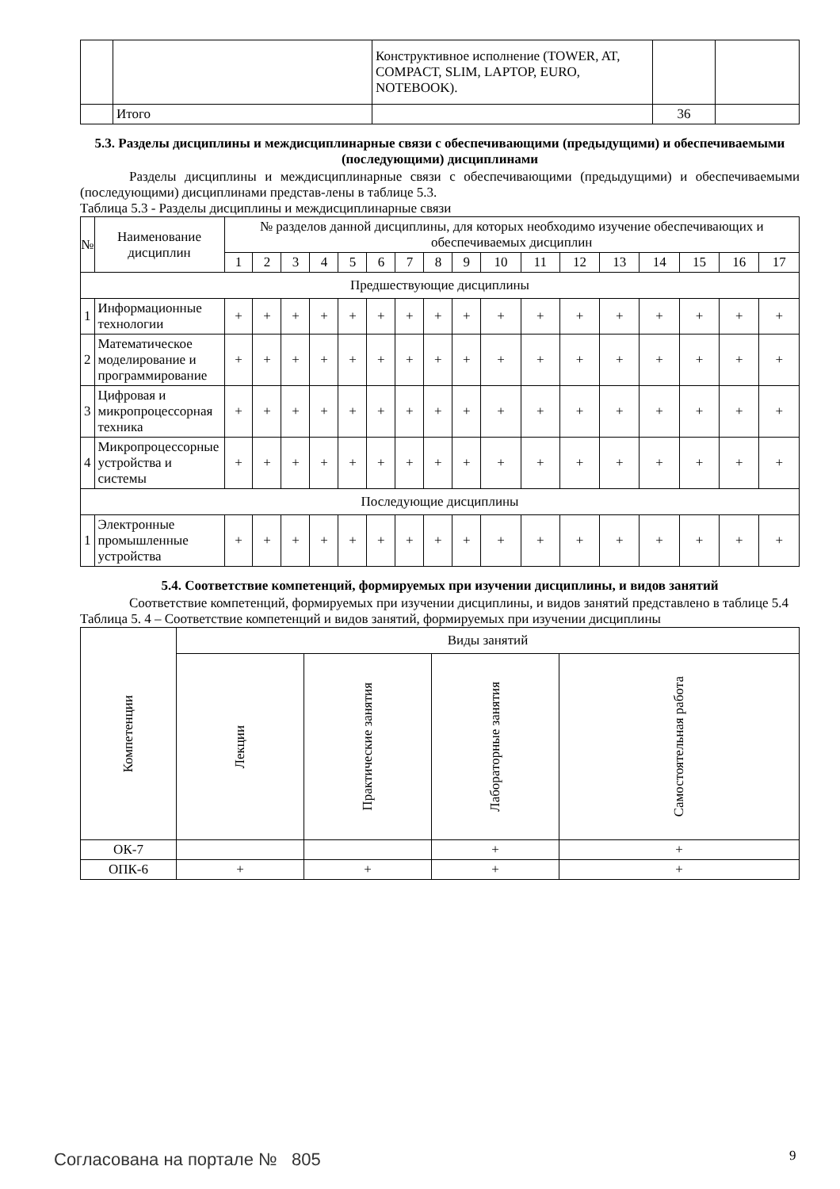| | | Конструктивное исполнение (TOWER, AT, COMPACT, SLIM, LAPTOP, EURO, NOTEBOOK). | | |
| | Итого | | 36 | |
5.3. Разделы дисциплины и междисциплинарные связи с обеспечивающими (предыдущими) и обеспечиваемыми (последующими) дисциплинами
Разделы дисциплины и междисциплинарные связи с обеспечивающими (предыдущими) и обеспечиваемыми (последующими) дисциплинами представ-лены в таблице 5.3.
Таблица 5.3 - Разделы дисциплины и междисциплинарные связи
| № | Наименование дисциплин | № разделов данной дисциплины, для которых необходимо изучение обеспечивающих и обеспечиваемых дисциплин | | | | | | | | | | | | | | | | |
| --- | --- | --- | --- | --- | --- | --- | --- | --- | --- | --- | --- | --- | --- | --- | --- | --- | --- | --- |
| | | 1 | 2 | 3 | 4 | 5 | 6 | 7 | 8 | 9 | 10 | 11 | 12 | 13 | 14 | 15 | 16 | 17 |
| Предшествующие дисциплины | | | | | | | | | | | | | | | | | | |
| 1 | Информационные технологии | + | + | + | + | + | + | + | + | + | + | + | + | + | + | + | + | + |
| 2 | Математическое моделирование и программирование | + | + | + | + | + | + | + | + | + | + | + | + | + | + | + | + | + |
| 3 | Цифровая и микропроцессорная техника | + | + | + | + | + | + | + | + | + | + | + | + | + | + | + | + | + |
| 4 | Микропроцессорные устройства и системы | + | + | + | + | + | + | + | + | + | + | + | + | + | + | + | + | + |
| Последующие дисциплины | | | | | | | | | | | | | | | | | | |
| 1 | Электронные промышленные устройства | + | + | + | + | + | + | + | + | + | + | + | + | + | + | + | + | + |
5.4. Соответствие компетенций, формируемых при изучении дисциплины, и видов занятий
Соответствие компетенций, формируемых при изучении дисциплины, и видов занятий представлено в таблице 5.4
Таблица 5. 4 – Соответствие компетенций и видов занятий, формируемых при изучении дисциплины
| Компетенции | Виды занятий | | | |
| --- | --- | --- | --- | --- |
| | Лекции | Практические занятия | Лабораторные занятия | Самостоятельная работа |
| ОК-7 | | | + | + |
| ОПК-6 | + | + | + | + |
Согласована на портале № 805 9